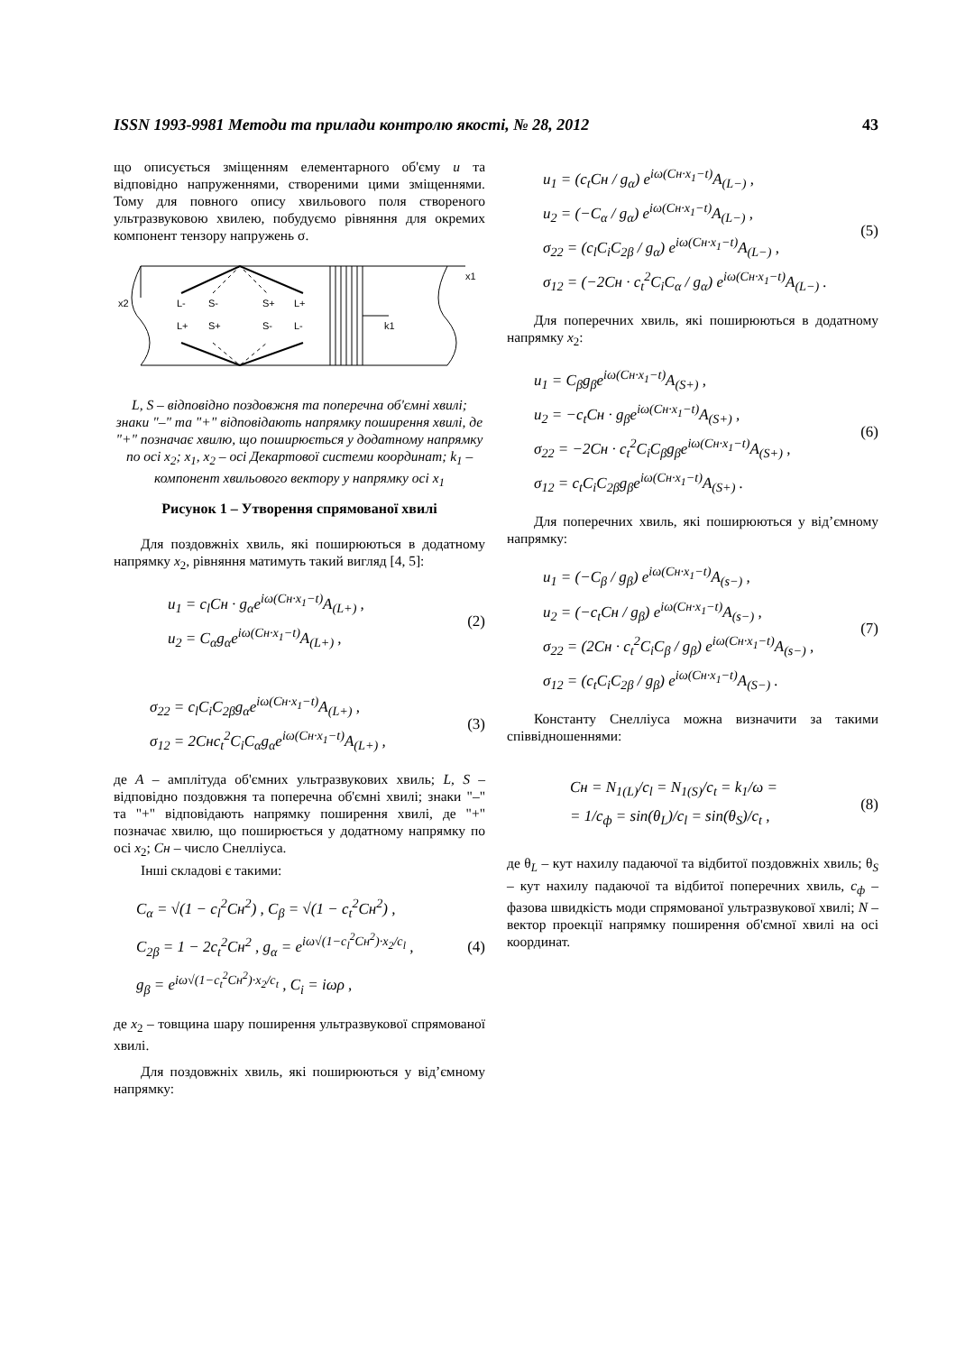ISSN 1993-9981 Методи та прилади контролю якості, № 28, 2012 43
що описується зміщенням елементарного об'єму u та відповідно напруженнями, створеними цими зміщеннями. Тому для повного опису хвильового поля створеного ультразвуковою хвилею, побудуємо рівняння для окремих компонент тензору напружень σ.
x1
x2
L-
S-
S+
L+
L+
S+
S-
L-
k1
L, S – відповідно поздовжня та поперечна об'ємні хвилі; знаки "–" та "+" відповідають напрямку поширення хвилі, де "+" позначає хвилю, що поширюється у додатному напрямку по осі x<sub>2</sub>; x<sub>1</sub>, x<sub>2</sub> – осі Декартової системи координат; k<sub>1</sub> – компонент хвильового вектору у напрямку осі x<sub>1</sub>
Рисунок 1 – Утворення спрямованої хвилі
Для поздовжніх хвиль, які поширюються в додатному напрямку x<sub>2</sub>, рівняння матимуть такий вигляд [4, 5]:
u<sub>1</sub> = c<sub>l</sub>Cн · g<sub>α</sub>e<sup>iω(Cн·x<sub>1</sub>−t)</sup>A<sub>(L+)</sub> ,
u<sub>2</sub> = C<sub>α</sub>g<sub>α</sub>e<sup>iω(Cн·x<sub>1</sub>−t)</sup>A<sub>(L+)</sub> ,
(2)
σ<sub>22</sub> = c<sub>l</sub>C<sub>i</sub>C<sub>2β</sub>g<sub>α</sub>e<sup>iω(Cн·x<sub>1</sub>−t)</sup>A<sub>(L+)</sub> ,
σ<sub>12</sub> = 2Cнc<sub>t</sub><sup>2</sup>C<sub>i</sub>C<sub>α</sub>g<sub>α</sub>e<sup>iω(Cн·x<sub>1</sub>−t)</sup>A<sub>(L+)</sub> ,
(3)
де A – амплітуда об'ємних ультразвукових хвиль; L, S – відповідно поздовжня та поперечна об'ємні хвилі; знаки "–" та "+" відповідають напрямку поширення хвилі, де "+" позначає хвилю, що поширюється у додатному напрямку по осі x<sub>2</sub>; Cн – число Снелліуса.
Інші складові є такими:
C<sub>α</sub> = √(1 − c<sub>l</sub><sup>2</sup>Cн<sup>2</sup>) , C<sub>β</sub> = √(1 − c<sub>t</sub><sup>2</sup>Cн<sup>2</sup>) ,
C<sub>2β</sub> = 1 − 2c<sub>t</sub><sup>2</sup>Cн<sup>2</sup> , g<sub>α</sub> = e<sup>iω√(1−c<sub>l</sub><sup>2</sup>Cн<sup>2</sup>)·x<sub>2</sub>/c<sub>l</sub></sup> ,
g<sub>β</sub> = e<sup>iω√(1−c<sub>t</sub><sup>2</sup>Cн<sup>2</sup>)·x<sub>2</sub>/c<sub>t</sub></sup> , C<sub>i</sub> = iωρ ,
(4)
де x<sub>2</sub> – товщина шару поширення ультразвукової спрямованої хвилі.
Для поздовжніх хвиль, які поширюються у від’ємному напрямку:
u<sub>1</sub> = (c<sub>t</sub>Cн / g<sub>α</sub>) e<sup>iω(Cн·x<sub>1</sub>−t)</sup>A<sub>(L−)</sub> ,
u<sub>2</sub> = (−C<sub>α</sub> / g<sub>α</sub>) e<sup>iω(Cн·x<sub>1</sub>−t)</sup>A<sub>(L−)</sub> ,
σ<sub>22</sub> = (c<sub>l</sub>C<sub>i</sub>C<sub>2β</sub> / g<sub>α</sub>) e<sup>iω(Cн·x<sub>1</sub>−t)</sup>A<sub>(L−)</sub> ,
σ<sub>12</sub> = (−2Cн · c<sub>t</sub><sup>2</sup>C<sub>i</sub>C<sub>α</sub> / g<sub>α</sub>) e<sup>iω(Cн·x<sub>1</sub>−t)</sup>A<sub>(L−)</sub> .
(5)
Для поперечних хвиль, які поширюються в додатному напрямку x<sub>2</sub>:
u<sub>1</sub> = C<sub>β</sub>g<sub>β</sub>e<sup>iω(Cн·x<sub>1</sub>−t)</sup>A<sub>(S+)</sub> ,
u<sub>2</sub> = −c<sub>t</sub>Cн · g<sub>β</sub>e<sup>iω(Cн·x<sub>1</sub>−t)</sup>A<sub>(S+)</sub> ,
σ<sub>22</sub> = −2Cн · c<sub>t</sub><sup>2</sup>C<sub>i</sub>C<sub>β</sub>g<sub>β</sub>e<sup>iω(Cн·x<sub>1</sub>−t)</sup>A<sub>(S+)</sub> ,
σ<sub>12</sub> = c<sub>t</sub>C<sub>i</sub>C<sub>2β</sub>g<sub>β</sub>e<sup>iω(Cн·x<sub>1</sub>−t)</sup>A<sub>(S+)</sub> .
(6)
Для поперечних хвиль, які поширюються у від’ємному напрямку:
u<sub>1</sub> = (−C<sub>β</sub> / g<sub>β</sub>) e<sup>iω(Cн·x<sub>1</sub>−t)</sup>A<sub>(s−)</sub> ,
u<sub>2</sub> = (−c<sub>t</sub>Cн / g<sub>β</sub>) e<sup>iω(Cн·x<sub>1</sub>−t)</sup>A<sub>(s−)</sub> ,
σ<sub>22</sub> = (2Cн · c<sub>t</sub><sup>2</sup>C<sub>i</sub>C<sub>β</sub> / g<sub>β</sub>) e<sup>iω(Cн·x<sub>1</sub>−t)</sup>A<sub>(s−)</sub> ,
σ<sub>12</sub> = (c<sub>t</sub>C<sub>i</sub>C<sub>2β</sub> / g<sub>β</sub>) e<sup>iω(Cн·x<sub>1</sub>−t)</sup>A<sub>(S−)</sub> .
(7)
Константу Снелліуса можна визначити за такими співвідношеннями:
Cн = N<sub>1(L)</sub>/c<sub>l</sub> = N<sub>1(S)</sub>/c<sub>t</sub> = k<sub>1</sub>/ω =
= 1/c<sub>ф</sub> = sin(θ<sub>L</sub>)/c<sub>l</sub> = sin(θ<sub>S</sub>)/c<sub>t</sub> ,
(8)
де θ<sub>L</sub> – кут нахилу падаючої та відбитої поздовжніх хвиль; θ<sub>S</sub> – кут нахилу падаючої та відбитої поперечних хвиль, c<sub>ф</sub> – фазова швидкість моди спрямованої ультразвукової хвилі; N – вектор проекції напрямку поширення об'ємної хвилі на осі координат.